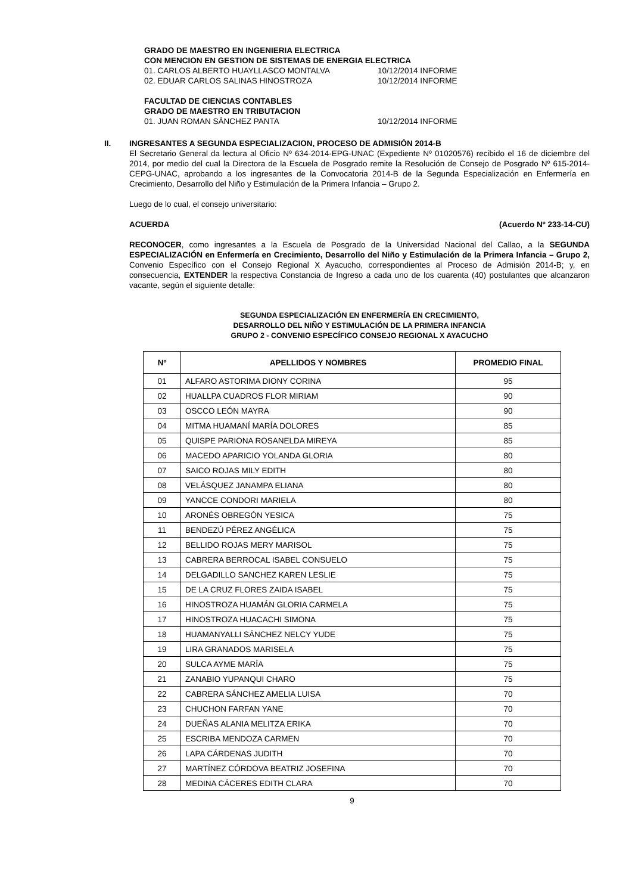GRADO DE MAESTRO EN INGENIERIA ELECTRICA
CON MENCION EN GESTION DE SISTEMAS DE ENERGIA ELECTRICA
01. CARLOS ALBERTO HUAYLLASCO MONTALVA 10/12/2014 INFORME
02. EDUAR CARLOS SALINAS HINOSTROZA 10/12/2014 INFORME
FACULTAD DE CIENCIAS CONTABLES
GRADO DE MAESTRO EN TRIBUTACION
01. JUAN ROMAN SÁNCHEZ PANTA 10/12/2014 INFORME
II. INGRESANTES A SEGUNDA ESPECIALIZACION, PROCESO DE ADMISIÓN 2014-B
El Secretario General da lectura al Oficio Nº 634-2014-EPG-UNAC (Expediente Nº 01020576) recibido el 16 de diciembre del 2014, por medio del cual la Directora de la Escuela de Posgrado remite la Resolución de Consejo de Posgrado Nº 615-2014-CEPG-UNAC, aprobando a los ingresantes de la Convocatoria 2014-B de la Segunda Especialización en Enfermería en Crecimiento, Desarrollo del Niño y Estimulación de la Primera Infancia – Grupo 2.
Luego de lo cual, el consejo universitario:
ACUERDA (Acuerdo Nº 233-14-CU)
RECONOCER, como ingresantes a la Escuela de Posgrado de la Universidad Nacional del Callao, a la SEGUNDA ESPECIALIZACIÓN en Enfermería en Crecimiento, Desarrollo del Niño y Estimulación de la Primera Infancia – Grupo 2, Convenio Específico con el Consejo Regional X Ayacucho, correspondientes al Proceso de Admisión 2014-B; y, en consecuencia, EXTENDER la respectiva Constancia de Ingreso a cada uno de los cuarenta (40) postulantes que alcanzaron vacante, según el siguiente detalle:
SEGUNDA ESPECIALIZACIÓN EN ENFERMERÍA EN CRECIMIENTO,
DESARROLLO DEL NIÑO Y ESTIMULACIÓN DE LA PRIMERA INFANCIA
GRUPO 2 - CONVENIO ESPECÍFICO CONSEJO REGIONAL X AYACUCHO
| Nº | APELLIDOS Y NOMBRES | PROMEDIO FINAL |
| --- | --- | --- |
| 01 | ALFARO ASTORIMA DIONY CORINA | 95 |
| 02 | HUALLPA CUADROS FLOR MIRIAM | 90 |
| 03 | OSCCO LEÓN MAYRA | 90 |
| 04 | MITMA HUAMANÍ MARÍA DOLORES | 85 |
| 05 | QUISPE PARIONA ROSANELDA MIREYA | 85 |
| 06 | MACEDO APARICIO YOLANDA GLORIA | 80 |
| 07 | SAICO ROJAS MILY EDITH | 80 |
| 08 | VELÁSQUEZ JANAMPA ELIANA | 80 |
| 09 | YANCCE CONDORI MARIELA | 80 |
| 10 | ARONÉS OBREGÓN YESICA | 75 |
| 11 | BENDEZÚ PÉREZ ANGÉLICA | 75 |
| 12 | BELLIDO ROJAS MERY MARISOL | 75 |
| 13 | CABRERA BERROCAL ISABEL CONSUELO | 75 |
| 14 | DELGADILLO SANCHEZ KAREN LESLIE | 75 |
| 15 | DE LA CRUZ FLORES ZAIDA ISABEL | 75 |
| 16 | HINOSTROZA HUAMÁN GLORIA CARMELA | 75 |
| 17 | HINOSTROZA HUACACHI SIMONA | 75 |
| 18 | HUAMANYALLI SÁNCHEZ NELCY YUDE | 75 |
| 19 | LIRA GRANADOS MARISELA | 75 |
| 20 | SULCA AYME MARÍA | 75 |
| 21 | ZANABIO YUPANQUI CHARO | 75 |
| 22 | CABRERA SÁNCHEZ AMELIA LUISA | 70 |
| 23 | CHUCHON FARFAN YANE | 70 |
| 24 | DUEÑAS ALANIA MELITZA ERIKA | 70 |
| 25 | ESCRIBA MENDOZA CARMEN | 70 |
| 26 | LAPA CÁRDENAS JUDITH | 70 |
| 27 | MARTÍNEZ CÓRDOVA BEATRIZ JOSEFINA | 70 |
| 28 | MEDINA CÁCERES EDITH CLARA | 70 |
9